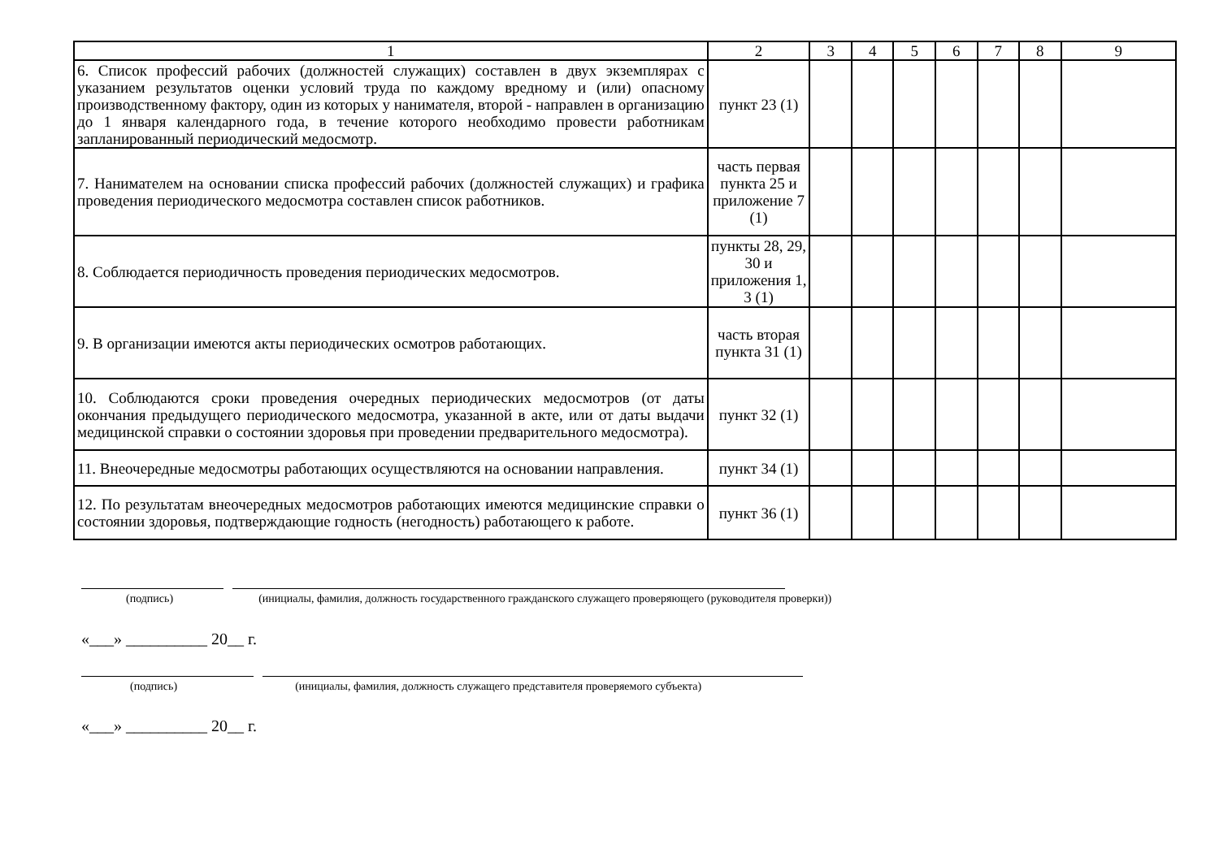| 1 | 2 | 3 | 4 | 5 | 6 | 7 | 8 | 9 |
| --- | --- | --- | --- | --- | --- | --- | --- | --- |
| 6. Список профессий рабочих (должностей служащих) составлен в двух экземплярах с указанием результатов оценки условий труда по каждому вредному и (или) опасному производственному фактору, один из которых у нанимателя, второй - направлен в организацию до 1 января календарного года, в течение которого необходимо провести работникам запланированный периодический медосмотр. | пункт 23 (1) | | | | | | | |
| 7. Нанимателем на основании списка профессий рабочих (должностей служащих) и графика проведения периодического медосмотра составлен список работников. | часть первая пункта 25 и приложение 7 (1) | | | | | | | |
| 8. Соблюдается периодичность проведения периодических медосмотров. | пункты 28, 29, 30 и приложения 1, 3 (1) | | | | | | | |
| 9. В организации имеются акты периодических осмотров работающих. | часть вторая пункта 31 (1) | | | | | | | |
| 10. Соблюдаются сроки проведения очередных периодических медосмотров (от даты окончания предыдущего периодического медосмотра, указанной в акте, или от даты выдачи медицинской справки о состоянии здоровья при проведении предварительного медосмотра). | пункт 32 (1) | | | | | | | |
| 11. Внеочередные медосмотры работающих осуществляются на основании направления. | пункт 34 (1) | | | | | | | |
| 12. По результатам внеочередных медосмотров работающих имеются медицинские справки о состоянии здоровья, подтверждающие годность (негодность) работающего к работе. | пункт 36 (1) | | | | | | | |
(подпись) (инициалы, фамилия, должность государственного гражданского служащего проверяющего (руководителя проверки))
«___» __________ 20__ г.
(подпись) (инициалы, фамилия, должность служащего представителя проверяемого субъекта)
«___» __________ 20__ г.